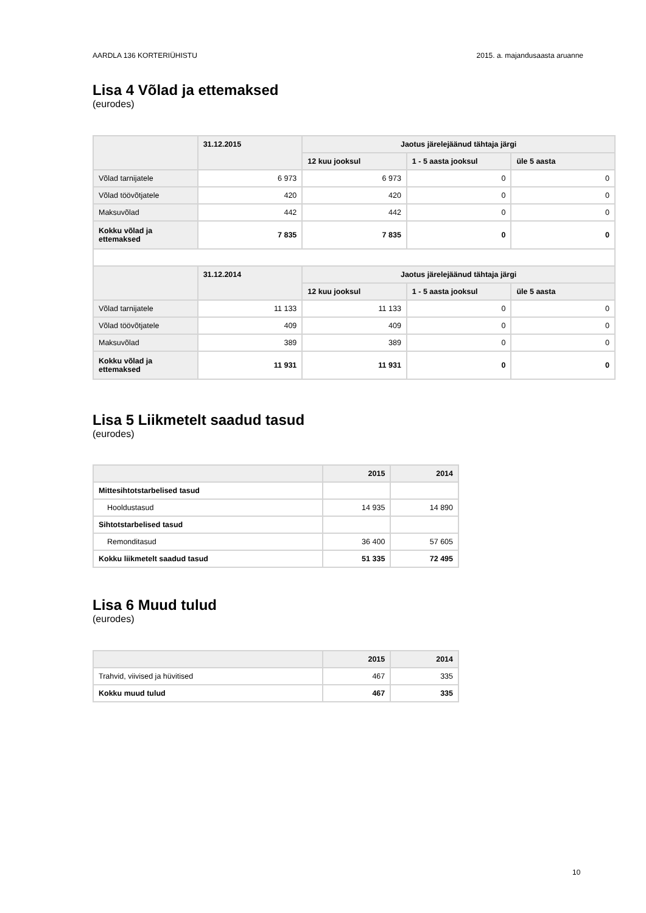AARDLA 136 KORTERIÜHISTU 2015. a. majandusaasta aruanne
Lisa 4 Võlad ja ettemaksed
(eurodes)
| | 31.12.2015 | Jaotus järelejäänud tähtaja järgi | | |
| --- | --- | --- | --- | --- |
| | | 12 kuu jooksul | 1 - 5 aasta jooksul | üle 5 aasta |
| Võlad tarnijatele | 6 973 | 6 973 | 0 | 0 |
| Võlad töövõtjatele | 420 | 420 | 0 | 0 |
| Maksuvõlad | 442 | 442 | 0 | 0 |
| Kokku võlad ja ettemaksed | 7 835 | 7 835 | 0 | 0 |
| | 31.12.2014 | Jaotus järelejäänud tähtaja järgi | | |
| | | 12 kuu jooksul | 1 - 5 aasta jooksul | üle 5 aasta |
| Võlad tarnijatele | 11 133 | 11 133 | 0 | 0 |
| Võlad töövõtjatele | 409 | 409 | 0 | 0 |
| Maksuvõlad | 389 | 389 | 0 | 0 |
| Kokku võlad ja ettemaksed | 11 931 | 11 931 | 0 | 0 |
Lisa 5 Liikmetelt saadud tasud
(eurodes)
| | 2015 | 2014 |
| --- | --- | --- |
| Mittesihtotstarbelised tasud | | |
| Hooldustasud | 14 935 | 14 890 |
| Sihtotstarbelised tasud | | |
| Remonditasud | 36 400 | 57 605 |
| Kokku liikmetelt saadud tasud | 51 335 | 72 495 |
Lisa 6 Muud tulud
(eurodes)
| | 2015 | 2014 |
| --- | --- | --- |
| Trahvid, viivised ja hüvitised | 467 | 335 |
| Kokku muud tulud | 467 | 335 |
10